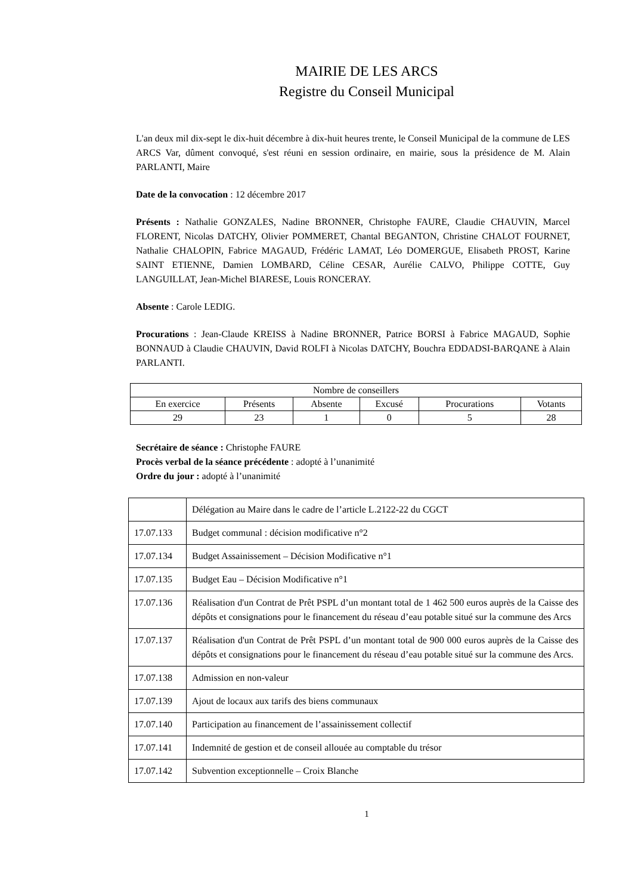MAIRIE DE LES ARCS
Registre du Conseil Municipal
L'an deux mil dix-sept le dix-huit décembre à dix-huit heures trente, le Conseil Municipal de la commune de LES ARCS Var, dûment convoqué, s'est réuni en session ordinaire, en mairie, sous la présidence de M. Alain PARLANTI, Maire
Date de la convocation : 12 décembre 2017
Présents : Nathalie GONZALES, Nadine BRONNER, Christophe FAURE, Claudie CHAUVIN, Marcel FLORENT, Nicolas DATCHY, Olivier POMMERET, Chantal BEGANTON, Christine CHALOT FOURNET, Nathalie CHALOPIN, Fabrice MAGAUD, Frédéric LAMAT, Léo DOMERGUE, Elisabeth PROST, Karine SAINT ETIENNE, Damien LOMBARD, Céline CESAR, Aurélie CALVO, Philippe COTTE, Guy LANGUILLAT, Jean-Michel BIARESE, Louis RONCERAY.
Absente : Carole LEDIG.
Procurations : Jean-Claude KREISS à Nadine BRONNER, Patrice BORSI à Fabrice MAGAUD, Sophie BONNAUD à Claudie CHAUVIN, David ROLFI à Nicolas DATCHY, Bouchra EDDADSI-BARQANE à Alain PARLANTI.
| Nombre de conseillers | | | | | |
| En exercice | Présents | Absente | Excusé | Procurations | Votants |
| 29 | 23 | 1 | 0 | 5 | 28 |
Secrétaire de séance : Christophe FAURE
Procès verbal de la séance précédente : adopté à l’unanimité
Ordre du jour : adopté à l’unanimité
| | Délégation au Maire dans le cadre de l’article L.2122-22 du CGCT |
| 17.07.133 | Budget communal : décision modificative n°2 |
| 17.07.134 | Budget Assainissement – Décision Modificative n°1 |
| 17.07.135 | Budget Eau – Décision Modificative n°1 |
| 17.07.136 | Réalisation d'un Contrat de Prêt PSPL d’un montant total de 1 462 500 euros auprès de la Caisse des dépôts et consignations pour le financement du réseau d’eau potable situé sur la commune des Arcs |
| 17.07.137 | Réalisation d'un Contrat de Prêt PSPL d’un montant total de 900 000 euros auprès de la Caisse des dépôts et consignations pour le financement du réseau d’eau potable situé sur la commune des Arcs. |
| 17.07.138 | Admission en non-valeur |
| 17.07.139 | Ajout de locaux aux tarifs des biens communaux |
| 17.07.140 | Participation au financement de l’assainissement collectif |
| 17.07.141 | Indemnité de gestion et de conseil allouée au comptable du trésor |
| 17.07.142 | Subvention exceptionnelle – Croix Blanche |
1